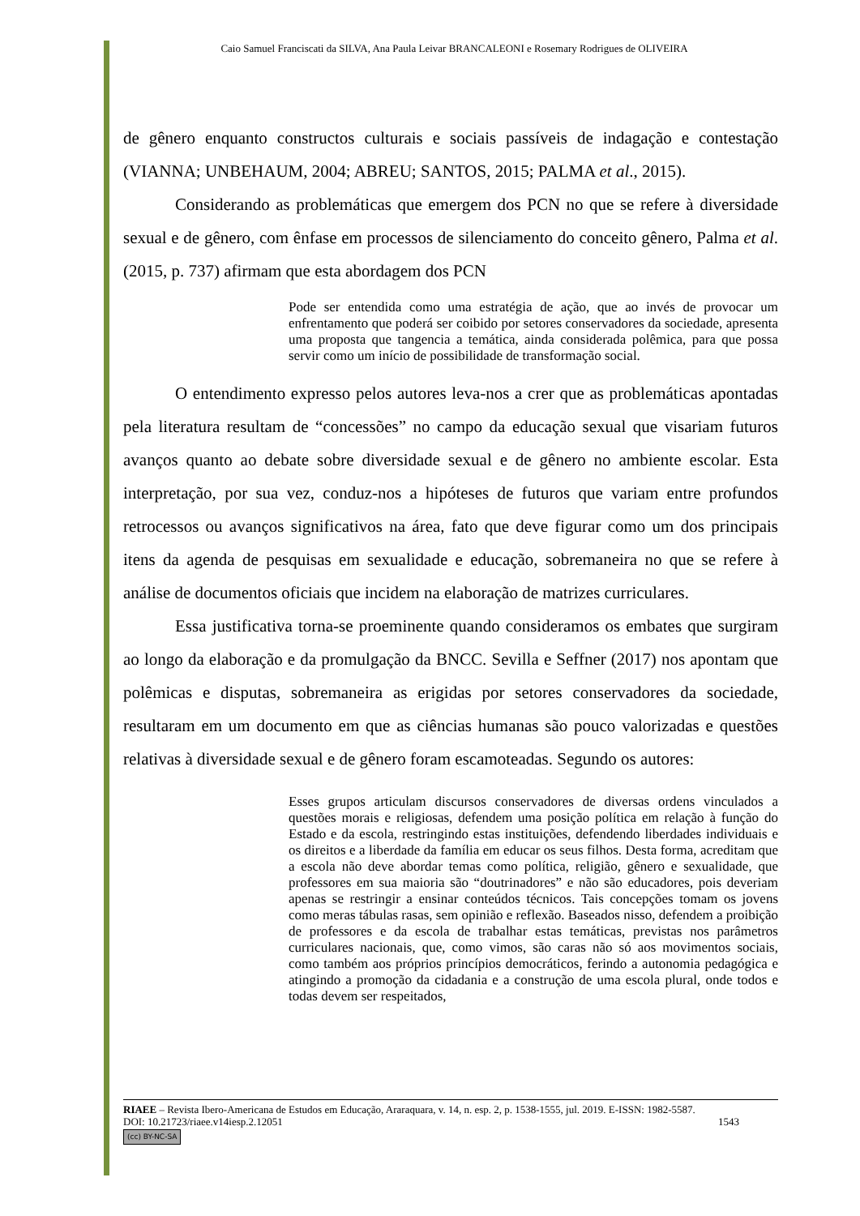Caio Samuel Franciscati da SILVA, Ana Paula Leivar BRANCALEONI e Rosemary Rodrigues de OLIVEIRA
de gênero enquanto constructos culturais e sociais passíveis de indagação e contestação (VIANNA; UNBEHAUM, 2004; ABREU; SANTOS, 2015; PALMA et al., 2015).
Considerando as problemáticas que emergem dos PCN no que se refere à diversidade sexual e de gênero, com ênfase em processos de silenciamento do conceito gênero, Palma et al. (2015, p. 737) afirmam que esta abordagem dos PCN
Pode ser entendida como uma estratégia de ação, que ao invés de provocar um enfrentamento que poderá ser coibido por setores conservadores da sociedade, apresenta uma proposta que tangencia a temática, ainda considerada polêmica, para que possa servir como um início de possibilidade de transformação social.
O entendimento expresso pelos autores leva-nos a crer que as problemáticas apontadas pela literatura resultam de “concessões” no campo da educação sexual que visariam futuros avanços quanto ao debate sobre diversidade sexual e de gênero no ambiente escolar. Esta interpretação, por sua vez, conduz-nos a hipóteses de futuros que variam entre profundos retrocessos ou avanços significativos na área, fato que deve figurar como um dos principais itens da agenda de pesquisas em sexualidade e educação, sobremaneira no que se refere à análise de documentos oficiais que incidem na elaboração de matrizes curriculares.
Essa justificativa torna-se proeminente quando consideramos os embates que surgiram ao longo da elaboração e da promulgação da BNCC. Sevilla e Seffner (2017) nos apontam que polêmicas e disputas, sobremaneira as erigidas por setores conservadores da sociedade, resultaram em um documento em que as ciências humanas são pouco valorizadas e questões relativas à diversidade sexual e de gênero foram escamoteadas. Segundo os autores:
Esses grupos articulam discursos conservadores de diversas ordens vinculados a questões morais e religiosas, defendem uma posição política em relação à função do Estado e da escola, restringindo estas instituições, defendendo liberdades individuais e os direitos e a liberdade da família em educar os seus filhos. Desta forma, acreditam que a escola não deve abordar temas como política, religião, gênero e sexualidade, que professores em sua maioria são “doutrinadores” e não são educadores, pois deveriam apenas se restringir a ensinar conteúdos técnicos. Tais concepções tomam os jovens como meras tábulas rasas, sem opinião e reflexão. Baseados nisso, defendem a proibição de professores e da escola de trabalhar estas temáticas, previstas nos parâmetros curriculares nacionais, que, como vimos, são caras não só aos movimentos sociais, como também aos próprios princípios democráticos, ferindo a autonomia pedagógica e atingindo a promoção da cidadania e a construção de uma escola plural, onde todos e todas devem ser respeitados,
RIAEE – Revista Ibero-Americana de Estudos em Educação, Araraquara, v. 14, n. esp. 2, p. 1538-1555, jul. 2019. E-ISSN: 1982-5587.
DOI: 10.21723/riaee.v14iesp.2.12051 1543
(cc) BY-NC-SA